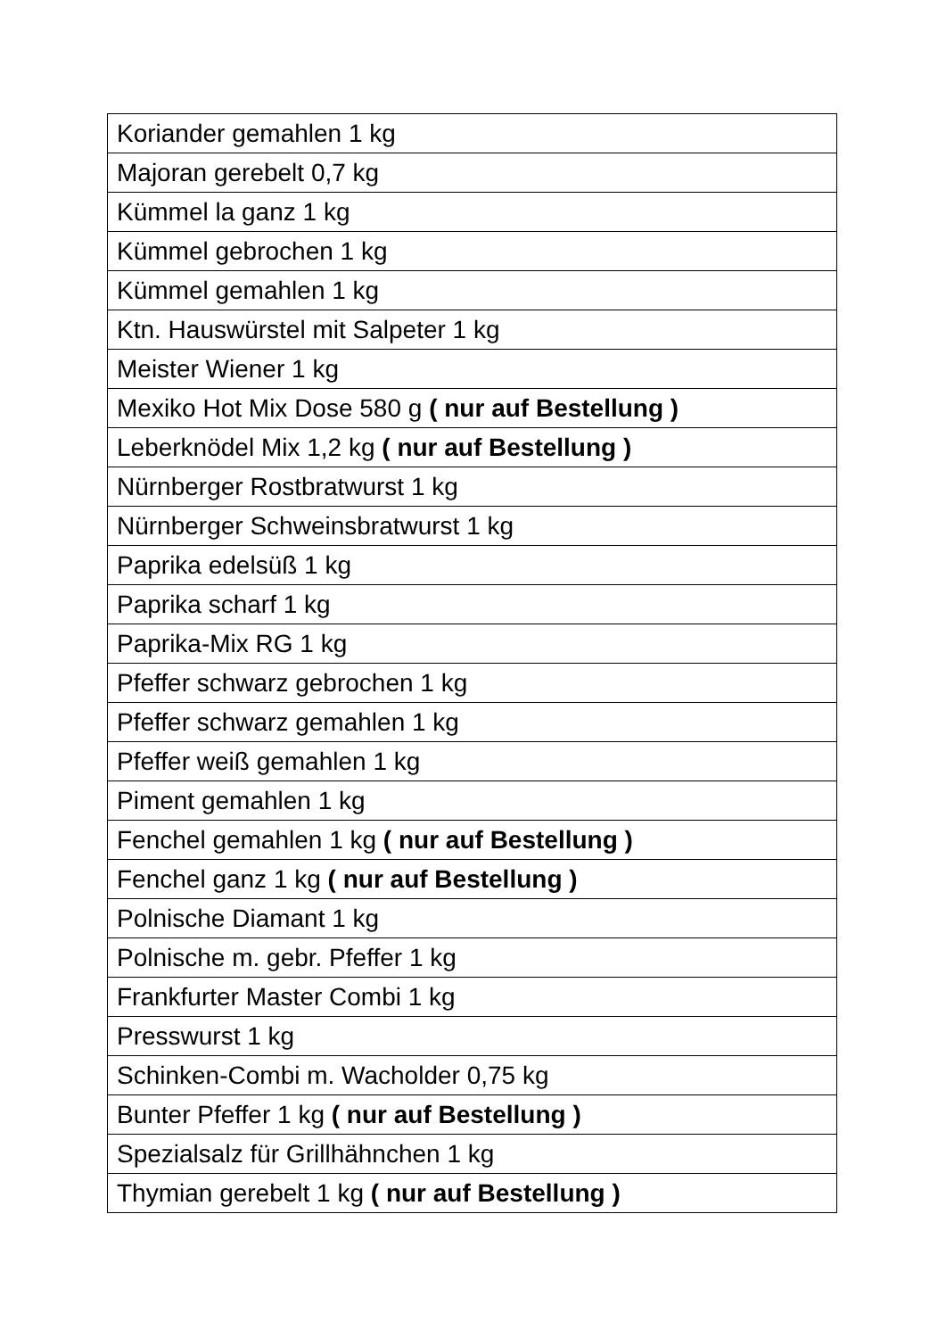| Koriander gemahlen 1 kg |
| Majoran gerebelt 0,7 kg |
| Kümmel la ganz 1 kg |
| Kümmel gebrochen 1 kg |
| Kümmel gemahlen 1 kg |
| Ktn. Hauswürstel mit Salpeter 1 kg |
| Meister Wiener 1 kg |
| Mexiko Hot Mix Dose 580 g ( nur auf Bestellung ) |
| Leberknödel Mix 1,2 kg ( nur auf Bestellung ) |
| Nürnberger Rostbratwurst 1 kg |
| Nürnberger Schweinsbratwurst 1 kg |
| Paprika edelsüß 1 kg |
| Paprika scharf 1 kg |
| Paprika-Mix RG 1 kg |
| Pfeffer schwarz gebrochen 1 kg |
| Pfeffer schwarz gemahlen 1 kg |
| Pfeffer weiß gemahlen 1 kg |
| Piment gemahlen 1 kg |
| Fenchel gemahlen 1 kg ( nur auf Bestellung ) |
| Fenchel ganz 1 kg ( nur auf Bestellung ) |
| Polnische Diamant 1 kg |
| Polnische m. gebr. Pfeffer 1 kg |
| Frankfurter Master Combi 1 kg |
| Presswurst 1 kg |
| Schinken-Combi m. Wacholder 0,75 kg |
| Bunter Pfeffer 1 kg ( nur auf Bestellung ) |
| Spezialsalz für Grillhähnchen 1 kg |
| Thymian gerebelt 1 kg ( nur auf Bestellung ) |